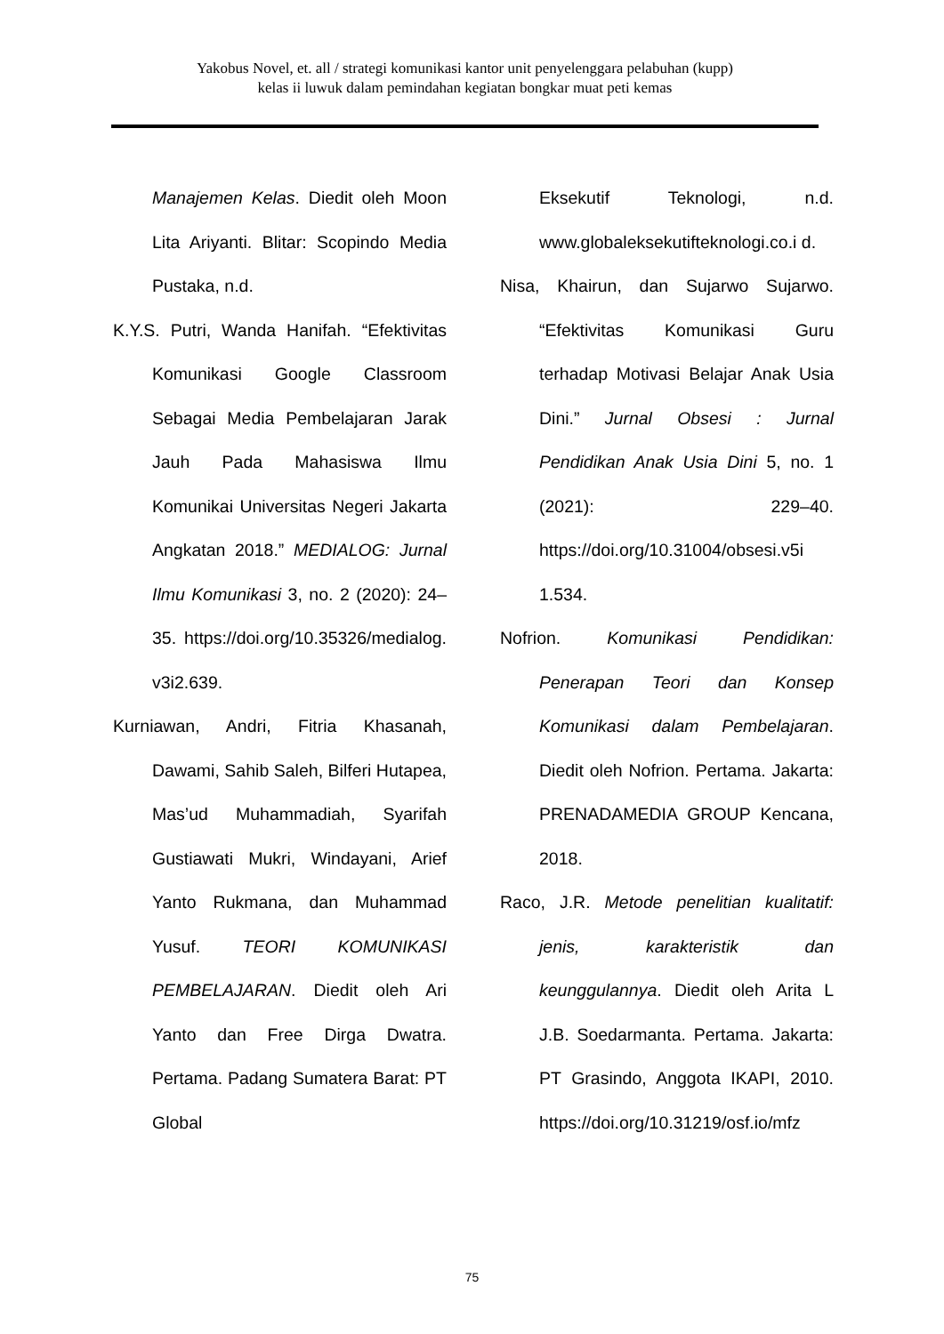Yakobus Novel, et. all / strategi komunikasi kantor unit penyelenggara pelabuhan (kupp)
kelas ii luwuk dalam pemindahan kegiatan bongkar muat peti kemas
Manajemen Kelas. Diedit oleh Moon Lita Ariyanti. Blitar: Scopindo Media Pustaka, n.d.
K.Y.S. Putri, Wanda Hanifah. “Efektivitas Komunikasi Google Classroom Sebagai Media Pembelajaran Jarak Jauh Pada Mahasiswa Ilmu Komunikai Universitas Negeri Jakarta Angkatan 2018.” MEDIALOG: Jurnal Ilmu Komunikasi 3, no. 2 (2020): 24–35. https://doi.org/10.35326/medialog. v3i2.639.
Kurniawan, Andri, Fitria Khasanah, Dawami, Sahib Saleh, Bilferi Hutapea, Mas’ud Muhammadiah, Syarifah Gustiawati Mukri, Windayani, Arief Yanto Rukmana, dan Muhammad Yusuf. TEORI KOMUNIKASI PEMBELAJARAN. Diedit oleh Ari Yanto dan Free Dirga Dwatra. Pertama. Padang Sumatera Barat: PT Global
Eksekutif Teknologi, n.d. www.globaleksekutifteknologi.co.i d.
Nisa, Khairun, dan Sujarwo Sujarwo. “Efektivitas Komunikasi Guru terhadap Motivasi Belajar Anak Usia Dini.” Jurnal Obsesi : Jurnal Pendidikan Anak Usia Dini 5, no. 1 (2021): 229–40. https://doi.org/10.31004/obsesi.v5i 1.534.
Nofrion. Komunikasi Pendidikan: Penerapan Teori dan Konsep Komunikasi dalam Pembelajaran. Diedit oleh Nofrion. Pertama. Jakarta: PRENADAMEDIA GROUP Kencana, 2018.
Raco, J.R. Metode penelitian kualitatif: jenis, karakteristik dan keunggulannya. Diedit oleh Arita L J.B. Soedarmanta. Pertama. Jakarta: PT Grasindo, Anggota IKAPI, 2010. https://doi.org/10.31219/osf.io/mfz
75